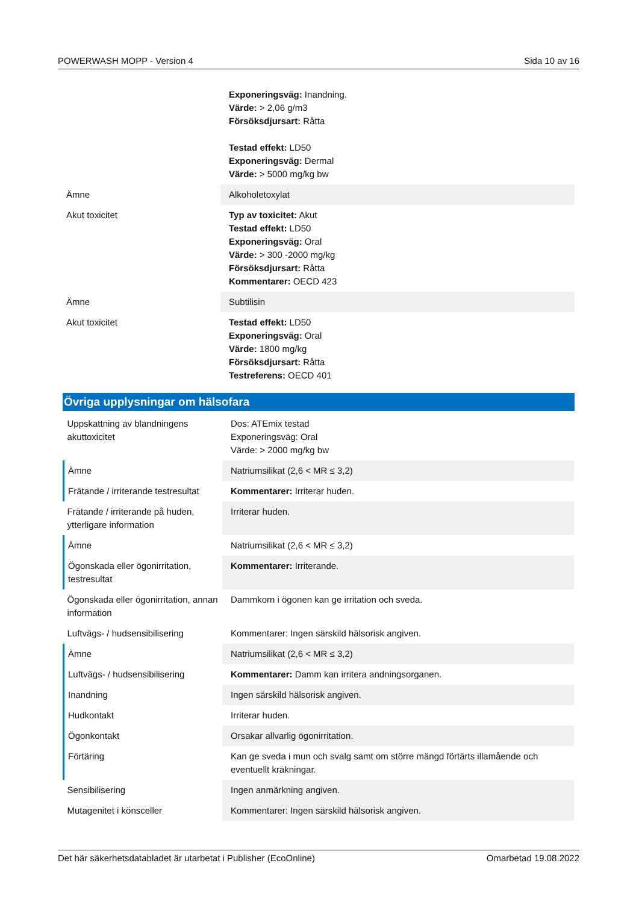POWERWASH MOPP - Version 4 Sida 10 av 16
| | Exponeringsväg: Inandning. Värde: > 2,06 g/m3 Försöksdjursart: Råtta Testad effekt: LD50 Exponeringsväg: Dermal Värde: > 5000 mg/kg bw |
| Ämne | Alkoholetoxylat |
| Akut toxicitet | Typ av toxicitet: Akut Testad effekt: LD50 Exponeringsväg: Oral Värde: > 300 -2000 mg/kg Försöksdjursart: Råtta Kommentarer: OECD 423 |
| Ämne | Subtilisin |
| Akut toxicitet | Testad effekt: LD50 Exponeringsväg: Oral Värde: 1800 mg/kg Försöksdjursart: Råtta Testreferens: OECD 401 |
Övriga upplysningar om hälsofara
| Uppskattning av blandningens akuttoxicitet | Dos: ATEmix testad Exponeringsväg: Oral Värde: > 2000 mg/kg bw |
| Ämne | Natriumsilikat (2,6 < MR ≤ 3,2) |
| Frätande / irriterande testresultat | Kommentarer: Irriterar huden. |
| Frätande / irriterande på huden, ytterligare information | Irriterar huden. |
| Ämne | Natriumsilikat (2,6 < MR ≤ 3,2) |
| Ögonskada eller ögonirritation, testresultat | Kommentarer: Irriterande. |
| Ögonskada eller ögonirritation, annan information | Dammkorn i ögonen kan ge irritation och sveda. |
| Luftvägs- / hudsensibilisering | Kommentarer: Ingen särskild hälsorisk angiven. |
| Ämne | Natriumsilikat (2,6 < MR ≤ 3,2) |
| Luftvägs- / hudsensibilisering | Kommentarer: Damm kan irritera andningsorganen. |
| Inandning | Ingen särskild hälsorisk angiven. |
| Hudkontakt | Irriterar huden. |
| Ögonkontakt | Orsakar allvarlig ögonirritation. |
| Förtäring | Kan ge sveda i mun och svalg samt om större mängd förtärts illamående och eventuellt kräkningar. |
| Sensibilisering | Ingen anmärkning angiven. |
| Mutagenitet i könsceller | Kommentarer: Ingen särskild hälsorisk angiven. |
Det här säkerhetsdatabladet är utarbetat i Publisher (EcoOnline) Omarbetad 19.08.2022